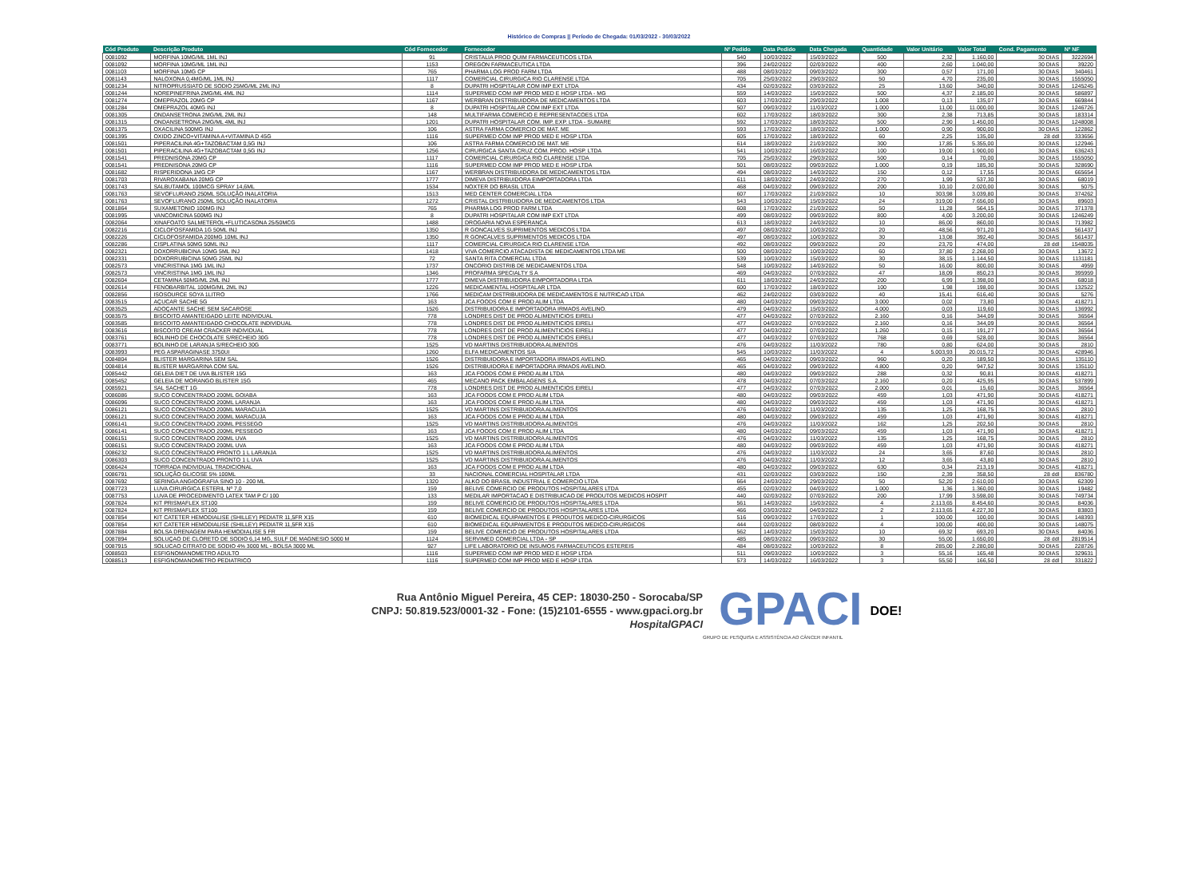Histórico de Compras || Período de Chegada: 01/03/2022 - 30/03/2022
| Cód Produto | Descrição Produto | Cód Fornecedor | Fornecedor | Nº Pedido | Data Pedido | Data Chegada | Quantidade | Valor Unitário | Valor Total | Cond. Pagamento | Nº NF |
| --- | --- | --- | --- | --- | --- | --- | --- | --- | --- | --- | --- |
| 0081092 | MORFINA 10MG/ML 1ML INJ | 91 | CRISTALIA PROD QUIM FARMACEUTICOS LTDA | 540 | 10/03/2022 | 15/03/2022 | 500 | 2,32 | 1.160,00 | 30 DIAS | 3222694 |
| 0081092 | MORFINA 10MG/ML 1ML INJ | 1153 | OREGON FARMACEUTICA LTDA | 396 | 24/02/2022 | 02/03/2022 | 400 | 2,60 | 1.040,00 | 30 DIAS | 39220 |
| 0081103 | MORFINA 10MG CP | 765 | PHARMA LOG PROD FARM LTDA | 488 | 08/03/2022 | 09/03/2022 | 300 | 0,57 | 171,00 | 30 DIAS | 340461 |
| 0081143 | NALOXONA 0,4MG/ML 1ML INJ | 1117 | COMERCIAL CIRURGICA RIO CLARENSE LTDA | 705 | 25/03/2022 | 29/03/2022 | 50 | 4,70 | 235,00 | 30 DIAS | 1555050 |
| 0081234 | NITROPRUSSIATO DE SODIO 25MG/ML 2ML INJ | 8 | DUPATRI HOSPITALAR COM IMP EXT LTDA | 434 | 02/03/2022 | 03/03/2022 | 25 | 13,60 | 340,00 | 30 DIAS | 1245245 |
| 0081244 | NOREPINEFRINA 2MG/ML 4ML INJ | 1114 | SUPERMED COM IMP PROD MED E HOSP LTDA - MG | 559 | 14/03/2022 | 15/03/2022 | 500 | 4,37 | 2.185,00 | 30 DIAS | 586897 |
| 0081274 | OMEPRAZOL 20MG CP | 1167 | WERBRAN DISTRIBUIDORA DE MEDICAMENTOS LTDA | 603 | 17/03/2022 | 29/03/2022 | 1.008 | 0,13 | 135,07 | 30 DIAS | 669844 |
| 0081284 | OMEPRAZOL 40MG INJ | 8 | DUPATRI HOSPITALAR COM IMP EXT LTDA | 507 | 09/03/2022 | 11/03/2022 | 1.000 | 11,00 | 11.000,00 | 30 DIAS | 1246726 |
| 0081305 | ONDANSETRONA 2MG/ML 2ML INJ | 148 | MULTIFARMA COMERCIO E REPRESENTACOES LTDA | 602 | 17/03/2022 | 18/03/2022 | 300 | 2,38 | 713,85 | 30 DIAS | 183314 |
| 0081315 | ONDANSETRONA 2MG/ML 4ML INJ | 1201 | DUPATRI HOSPITALAR COM. IMP. EXP. LTDA - SUMARE | 592 | 17/03/2022 | 18/03/2022 | 500 | 2,90 | 1.450,00 | 30 DIAS | 1248008 |
| 0081375 | OXACILINA 500MG INJ | 106 | ASTRA FARMA COMERCIO DE MAT. ME | 593 | 17/03/2022 | 18/03/2022 | 1.000 | 0,90 | 900,00 | 30 DIAS | 122862 |
| 0081395 | OXIDO ZINCO+VITAMINA A+VITAMINA D 45G | 1116 | SUPERMED COM IMP PROD MED E HOSP LTDA | 605 | 17/03/2022 | 18/03/2022 | 60 | 2,25 | 135,00 | 28 ddl | 333656 |
| 0081501 | PIPERACILINA 4G+TAZOBACTAM 0,5G INJ | 106 | ASTRA FARMA COMERCIO DE MAT. ME | 614 | 18/03/2022 | 21/03/2022 | 300 | 17,85 | 5.355,00 | 30 DIAS | 122946 |
| 0081501 | PIPERACILINA 4G+TAZOBACTAM 0,5G INJ | 1256 | CIRURGICA SANTA CRUZ COM. PROD. HOSP. LTDA | 541 | 10/03/2022 | 16/03/2022 | 100 | 19,00 | 1.900,00 | 30 DIAS | 636243 |
| 0081541 | PREDNISONA 20MG CP | 1117 | COMERCIAL CIRURGICA RIO CLARENSE LTDA | 705 | 25/03/2022 | 29/03/2022 | 500 | 0,14 | 70,00 | 30 DIAS | 1555050 |
| 0081541 | PREDNISONA 20MG CP | 1116 | SUPERMED COM IMP PROD MED E HOSP LTDA | 501 | 08/03/2022 | 09/03/2022 | 1.000 | 0,19 | 185,30 | 30 DIAS | 328690 |
| 0081682 | RISPERIDONA 1MG CP | 1167 | WERBRAN DISTRIBUIDORA DE MEDICAMENTOS LTDA | 494 | 08/03/2022 | 14/03/2022 | 150 | 0,12 | 17,55 | 30 DIAS | 665654 |
| 0081703 | RIVAROXABANA 20MG CP | 1777 | DIMEVA DISTRIBUIDORA EIMPORTADORA LTDA | 611 | 18/03/2022 | 24/03/2022 | 270 | 1,99 | 537,30 | 30 DIAS | 68019 |
| 0081743 | SALBUTAMOL 100MCG SPRAY 14,6ML | 1534 | NOXTER DO BRASIL LTDA | 468 | 04/03/2022 | 09/03/2022 | 200 | 10,10 | 2.020,00 | 30 DIAS | 5075 |
| 0081763 | SEVOFLURANO 250ML SOLUÇÃO INALATORIA | 1513 | MED CENTER COMERCIAL LTDA | 607 | 17/03/2022 | 21/03/2022 | 10 | 303,98 | 3.039,80 | 30 DIAS | 374262 |
| 0081763 | SEVOFLURANO 250ML SOLUÇÃO INALATORIA | 1272 | CRISTAL DISTRIBUIDORA DE MEDICAMENTOS LTDA | 543 | 10/03/2022 | 15/03/2022 | 24 | 319,00 | 7.656,00 | 30 DIAS | 89603 |
| 0081864 | SUXAMETONIO 100MG INJ | 765 | PHARMA LOG PROD FARM LTDA | 608 | 17/03/2022 | 21/03/2022 | 50 | 11,28 | 564,15 | 30 DIAS | 371378 |
| 0081995 | VANCOMICINA 500MG INJ | 8 | DUPATRI HOSPITALAR COM IMP EXT LTDA | 499 | 08/03/2022 | 09/03/2022 | 800 | 4,00 | 3.200,00 | 30 DIAS | 1246249 |
| 0082064 | XINAFOATO SALMETEROL+FLUTICASONA 25/50MCG | 1488 | DROGARIA NOVA ESPERANCA | 613 | 18/03/2022 | 24/03/2022 | 10 | 86,00 | 860,00 | 30 DIAS | 713982 |
| 0082216 | CICLOFOSFAMIDA 1G 50ML INJ | 1350 | R GONCALVES SUPRIMENTOS MEDICOS LTDA | 497 | 08/03/2022 | 10/03/2022 | 20 | 48,56 | 971,20 | 30 DIAS | 561437 |
| 0082226 | CICLOFOSFAMIDA 200MG 10ML INJ | 1350 | R GONCALVES SUPRIMENTOS MEDICOS LTDA | 497 | 08/03/2022 | 10/03/2022 | 30 | 13,08 | 392,40 | 30 DIAS | 561437 |
| 0082286 | CISPLATINA 50MG 50ML INJ | 1117 | COMERCIAL CIRURGICA RIO CLARENSE LTDA | 492 | 08/03/2022 | 09/03/2022 | 20 | 23,70 | 474,00 | 28 ddl | 1548035 |
| 0082321 | DOXORRUBICINA 10MG 5ML INJ | 1418 | VIVA COMERCIO ATACADISTA DE MEDICAMENTOS LTDA ME | 500 | 08/03/2022 | 10/03/2022 | 60 | 37,80 | 2.268,00 | 30 DIAS | 13672 |
| 0082331 | DOXORRUBICINA 50MG 25ML INJ | 72 | SANTA RITA COMERCIAL LTDA | 539 | 10/03/2022 | 15/03/2022 | 30 | 38,15 | 1.144,50 | 30 DIAS | 1131181 |
| 0082573 | VINCRISTINA 1MG 1ML INJ | 1737 | ONCORIO DISTRIB DE MEDICAMENTOS LTDA | 548 | 10/03/2022 | 14/03/2022 | 50 | 16,00 | 800,00 | 30 DIAS | 4959 |
| 0082573 | VINCRISTINA 1MG 1ML INJ | 1346 | PROFARMA SPECIALTY S A | 469 | 04/03/2022 | 07/03/2022 | 47 | 18,09 | 850,23 | 30 DIAS | 395959 |
| 0082604 | CETAMINA 50MG/ML 2ML INJ | 1777 | DIMEVA DISTRIBUIDORA EIMPORTADORA LTDA | 611 | 18/03/2022 | 24/03/2022 | 200 | 6,99 | 1.398,00 | 30 DIAS | 68018 |
| 0082614 | FENOBARBITAL 100MG/ML 2ML INJ | 1226 | MEDICAMENTAL HOSPITALAR LTDA | 600 | 17/03/2022 | 18/03/2022 | 100 | 1,98 | 198,00 | 30 DIAS | 132522 |
| 0082856 | ISOSOURCE SOYA 1LITRO | 1766 | MEDICAM DISTRIBUIDORA DE MEDICAMENTOS E NUTRICAO LTDA | 462 | 24/02/2022 | 03/03/2022 | 40 | 15,41 | 616,40 | 30 DIAS | 5276 |
| 0083515 | AÇUCAR SACHE 5G | 163 | JCA FOODS COM E PROD ALIM LTDA | 480 | 04/03/2022 | 09/03/2022 | 3.000 | 0,02 | 73,80 | 30 DIAS | 418271 |
| 0083525 | ADOÇANTE SACHE SEM SACAROSE | 1526 | DISTRIBUIDORA E IMPORTADORA IRMAOS AVELINO. | 479 | 04/03/2022 | 15/03/2022 | 4.000 | 0,03 | 119,60 | 30 DIAS | 136992 |
| 0083575 | BISCOITO AMANTEIGADO LEITE INDIVIDUAL | 778 | LONDRES DIST DE PROD ALIMENTICIOS EIRELI | 477 | 04/03/2022 | 07/03/2022 | 2.160 | 0,16 | 344,09 | 30 DIAS | 36564 |
| 0083585 | BISCOITO AMANTEIGADO CHOCOLATE INDIVIDUAL | 778 | LONDRES DIST DE PROD ALIMENTICIOS EIRELI | 477 | 04/03/2022 | 07/03/2022 | 2.160 | 0,16 | 344,09 | 30 DIAS | 36564 |
| 0083616 | BISCOITO CREAM CRACKER INDIVIDUAL | 778 | LONDRES DIST DE PROD ALIMENTICIOS EIRELI | 477 | 04/03/2022 | 07/03/2022 | 1.260 | 0,15 | 191,27 | 30 DIAS | 36564 |
| 0083761 | BOLINHO DE CHOCOLATE S/RECHEIO 30G | 778 | LONDRES DIST DE PROD ALIMENTICIOS EIRELI | 477 | 04/03/2022 | 07/03/2022 | 768 | 0,69 | 528,00 | 30 DIAS | 36564 |
| 0083771 | BOLINHO DE LARANJA S/RECHEIO 30G | 1525 | VD MARTINS DISTRIBUIDORA ALIMENTOS | 476 | 04/03/2022 | 11/03/2022 | 780 | 0,80 | 624,00 | 30 DIAS | 2810 |
| 0083993 | PEG ASPARAGINASE 3750UI | 1260 | ELFA MEDICAMENTOS S/A | 545 | 10/03/2022 | 11/03/2022 | 4 | 5.003,93 | 20.015,72 | 30 DIAS | 428946 |
| 0084804 | BLISTER MARGARINA SEM SAL | 1526 | DISTRIBUIDORA E IMPORTADORA IRMAOS AVELINO. | 465 | 04/03/2022 | 09/03/2022 | 960 | 0,20 | 189,50 | 30 DIAS | 135110 |
| 0084814 | BLISTER MARGARINA COM SAL | 1526 | DISTRIBUIDORA E IMPORTADORA IRMAOS AVELINO. | 465 | 04/03/2022 | 09/03/2022 | 4.800 | 0,20 | 947,52 | 30 DIAS | 135110 |
| 0085442 | GELEIA DIET DE UVA BLISTER 15G | 163 | JCA FOODS COM E PROD ALIM LTDA | 480 | 04/03/2022 | 09/03/2022 | 288 | 0,32 | 90,81 | 30 DIAS | 418271 |
| 0085452 | GELEIA DE MORANGO BLISTER 15G | 465 | MECANO PACK EMBALAGENS S.A. | 478 | 04/03/2022 | 07/03/2022 | 2.160 | 0,20 | 425,95 | 30 DIAS | 537899 |
| 0085921 | SAL SACHET 1G | 778 | LONDRES DIST DE PROD ALIMENTICIOS EIRELI | 477 | 04/03/2022 | 07/03/2022 | 2.000 | 0,01 | 15,60 | 30 DIAS | 36564 |
| 0086086 | SUCO CONCENTRADO 200ML GOIABA | 163 | JCA FOODS COM E PROD ALIM LTDA | 480 | 04/03/2022 | 09/03/2022 | 459 | 1,03 | 471,90 | 30 DIAS | 418271 |
| 0086096 | SUCO CONCENTRADO 200ML LARANJA | 163 | JCA FOODS COM E PROD ALIM LTDA | 480 | 04/03/2022 | 09/03/2022 | 459 | 1,03 | 471,90 | 30 DIAS | 418271 |
| 0086121 | SUCO CONCENTRADO 200ML MARACUJA | 1525 | VD MARTINS DISTRIBUIDORA ALIMENTOS | 476 | 04/03/2022 | 11/03/2022 | 135 | 1,25 | 168,75 | 30 DIAS | 2810 |
| 0086121 | SUCO CONCENTRADO 200ML MARACUJA | 163 | JCA FOODS COM E PROD ALIM LTDA | 480 | 04/03/2022 | 09/03/2022 | 459 | 1,03 | 471,90 | 30 DIAS | 418271 |
| 0086141 | SUCO CONCENTRADO 200ML PESSEGO | 1525 | VD MARTINS DISTRIBUIDORA ALIMENTOS | 476 | 04/03/2022 | 11/03/2022 | 162 | 1,25 | 202,50 | 30 DIAS | 2810 |
| 0086141 | SUCO CONCENTRADO 200ML PESSEGO | 163 | JCA FOODS COM E PROD ALIM LTDA | 480 | 04/03/2022 | 09/03/2022 | 459 | 1,03 | 471,90 | 30 DIAS | 418271 |
| 0086151 | SUCO CONCENTRADO 200ML UVA | 1525 | VD MARTINS DISTRIBUIDORA ALIMENTOS | 476 | 04/03/2022 | 11/03/2022 | 135 | 1,25 | 168,75 | 30 DIAS | 2810 |
| 0086151 | SUCO CONCENTRADO 200ML UVA | 163 | JCA FOODS COM E PROD ALIM LTDA | 480 | 04/03/2022 | 09/03/2022 | 459 | 1,03 | 471,90 | 30 DIAS | 418271 |
| 0086232 | SUCO CONCENTRADO PRONTO 1 L LARANJA | 1525 | VD MARTINS DISTRIBUIDORA ALIMENTOS | 476 | 04/03/2022 | 11/03/2022 | 24 | 3,65 | 87,60 | 30 DIAS | 2810 |
| 0086303 | SUCO CONCENTRADO PRONTO 1 L UVA | 1525 | VD MARTINS DISTRIBUIDORA ALIMENTOS | 476 | 04/03/2022 | 11/03/2022 | 12 | 3,65 | 43,80 | 30 DIAS | 2810 |
| 0086424 | TORRADA INDIVIDUAL TRADICIONAL | 163 | JCA FOODS COM E PROD ALIM LTDA | 480 | 04/03/2022 | 09/03/2022 | 630 | 0,34 | 213,19 | 30 DIAS | 418271 |
| 0086791 | SOLUÇÃO GLICOSE 5% 100ML | 33 | NACIONAL COMERCIAL HOSPITALAR LTDA | 431 | 02/03/2022 | 03/03/2022 | 150 | 2,39 | 358,50 | 28 ddl | 836780 |
| 0087692 | SERINGA ANGIOGRAFIA SINO 10 - 200 ML | 1320 | ALKO DO BRASIL INDUSTRIAL E COMERCIO LTDA | 664 | 24/03/2022 | 29/03/2022 | 50 | 52,20 | 2.610,00 | 30 DIAS | 62309 |
| 0087723 | LUVA CIRURGICA ESTERIL Nº 7,0 | 159 | BELIVE COMERCIO DE PRODUTOS HOSPITALARES LTDA | 455 | 02/03/2022 | 04/03/2022 | 1.000 | 1,36 | 1.360,00 | 30 DIAS | 19482 |
| 0087753 | LUVA DE PROCEDIMENTO LATEX TAM P C/ 100 | 133 | MEDILAR IMPORTACAO E DISTRIBUICAO DE PRODUTOS MEDICOS HOSPIT | 440 | 02/03/2022 | 07/03/2022 | 200 | 17,99 | 3.598,00 | 30 DIAS | 749734 |
| 0087824 | KIT PRISMAFLEX ST100 | 159 | BELIVE COMERCIO DE PRODUTOS HOSPITALARES LTDA | 561 | 14/03/2022 | 15/03/2022 | 4 | 2.113,65 | 8.454,60 | 30 DIAS | 84036 |
| 0087824 | KIT PRISMAFLEX ST100 | 159 | BELIVE COMERCIO DE PRODUTOS HOSPITALARES LTDA | 466 | 03/03/2022 | 04/03/2022 | 2 | 2.113,65 | 4.227,30 | 30 DIAS | 83803 |
| 0087854 | KIT CATETER HEMODIALISE (SHILLEY) PEDIATR 11,5FR X15 | 610 | BIOMEDICAL EQUIPAMENTOS E PRODUTOS MEDICO-CIRURGICOS | 516 | 09/03/2022 | 17/03/2022 | 1 | 100,00 | 100,00 | 30 DIAS | 148393 |
| 0087854 | KIT CATETER HEMODIALISE (SHILLEY) PEDIATR 11,5FR X15 | 610 | BIOMEDICAL EQUIPAMENTOS E PRODUTOS MEDICO-CIRURGICOS | 444 | 02/03/2022 | 08/03/2022 | 4 | 100,00 | 400,00 | 30 DIAS | 148075 |
| 0087884 | BOLSA DRENAGEM PARA HEMODIALISE 5 FR | 159 | BELIVE COMERCIO DE PRODUTOS HOSPITALARES LTDA | 562 | 14/03/2022 | 15/03/2022 | 10 | 69,32 | 693,20 | 30 DIAS | 84036 |
| 0087894 | SOLUÇAO DE CLORETO DE SODIO 6,14 MG, SULF DE MAGNESIO 5000 M | 1124 | SERVIMED COMERCIAL LTDA - SP | 485 | 08/03/2022 | 09/03/2022 | 30 | 55,00 | 1.650,00 | 28 ddl | 2819514 |
| 0087915 | SOLUCAO CITRATO DE SODIO 4% 3000 ML - BOLSA 3000 ML | 927 | LIFE LABORATORIO DE INSUMOS FARMACEUTICOS ESTEREIS | 484 | 08/03/2022 | 10/03/2022 | 8 | 285,00 | 2.280,00 | 30 DIAS | 228726 |
| 0088503 | ESFIGNOMANOMETRO ADULTO | 1116 | SUPERMED COM IMP PROD MED E HOSP LTDA | 511 | 09/03/2022 | 10/03/2022 | 3 | 55,16 | 165,48 | 30 DIAS | 329631 |
| 0088513 | ESFIGNOMANOMETRO PEDIATRICO | 1116 | SUPERMED COM IMP PROD MED E HOSP LTDA | 573 | 14/03/2022 | 16/03/2022 | 3 | 55,50 | 166,50 | 28 ddl | 331822 |
Rua Antônio Miguel Pereira, 45 CEP: 18030-250 - Sorocaba/SP
CNPJ: 50.819.523/0001-32 - Fone: (15)2101-6555 - www.gpaci.org.br
HospitalGPACI
GPACI
GRUPO DE PESQUISA E ASSISTÊNCIA AO CÂNCER INFANTIL
DOE!